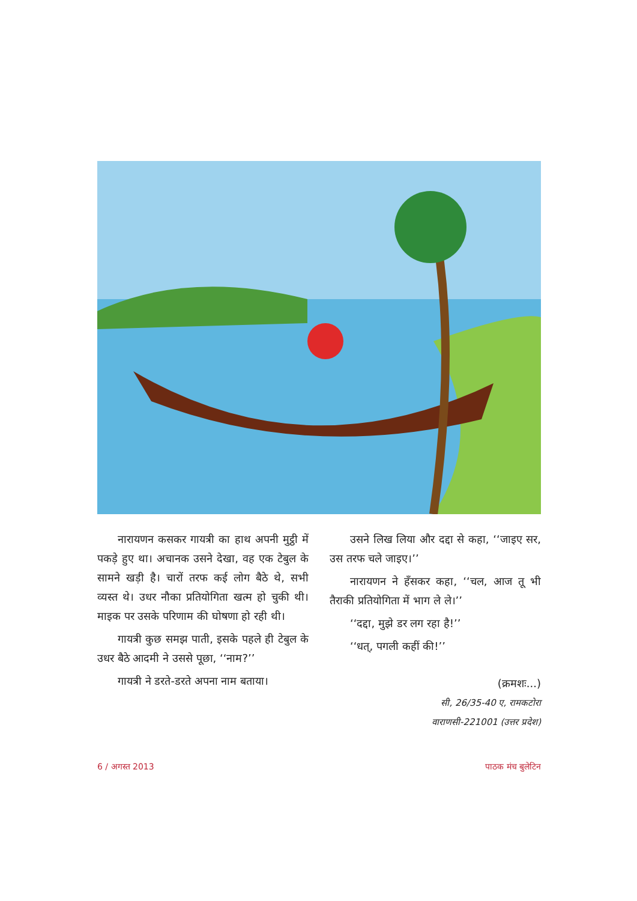नारायणन कसकर गायत्री का हाथ अपनी मुट्ठी में पकड़े हुए था। अचानक उसने देखा, वह एक टेबुल के सामने खड़ी है। चारों तरफ कई लोग बैठे थे, सभी व्यस्त थे। उधर नौका प्रतियोगिता खत्म हो चुकी थी। माइक पर उसके परिणाम की घोषणा हो रही थी।
गायत्री कुछ समझ पाती, इसके पहले ही टेबुल के उधर बैठे आदमी ने उससे पूछा, ‘‘नाम?’’
गायत्री ने डरते-डरते अपना नाम बताया।
उसने लिख लिया और दद्दा से कहा, ‘‘जाइए सर, उस तरफ चले जाइए।’’
नारायणन ने हँसकर कहा, ‘‘चल, आज तू भी तैराकी प्रतियोगिता में भाग ले ले।’’
‘‘दद्दा, मुझे डर लग रहा है!’’
‘‘धत्, पगली कहीं की!’’
(क्रमशः...)
सी, 26/35-40 ए, रामकटोरा
वाराणसी-221001 (उत्तर प्रदेश)
6 / अगस्त 2013 पाठक मंच बुलेटिन